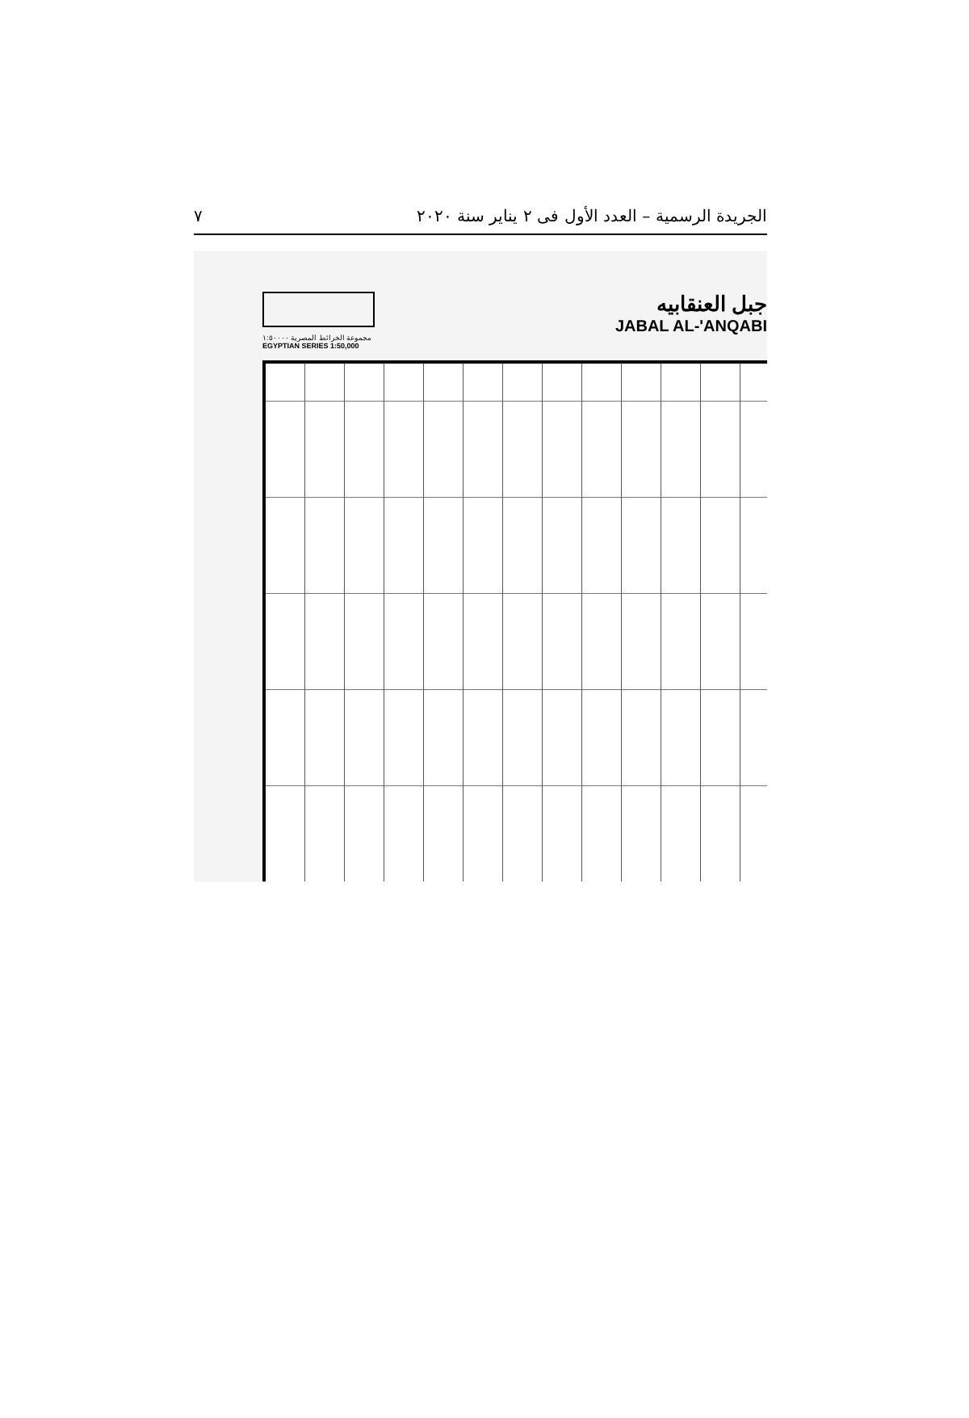الجريدة الرسمية – العدد الأول فى ٢ يناير سنة ٢٠٢٠ ٧
مجموعة الخرائط المصرية ١:٥٠٠٠٠
EGYPTIAN SERIES 1:50,000
جبل العنقابيه
JABAL AL-'ANQABI